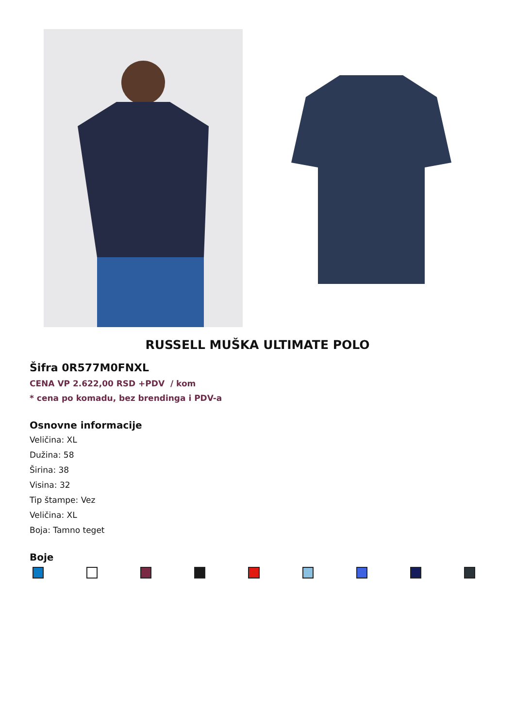RUSSELL MUŠKA ULTIMATE POLO
Šifra 0R577M0FNXL
CENA VP 2.622,00 RSD +PDV / kom
* cena po komadu, bez brendinga i PDV-a
Osnovne informacije
Veličina: XL
Dužina: 58
Širina: 38
Visina: 32
Tip štampe: Vez
Veličina: XL
Boja: Tamno teget
Boje